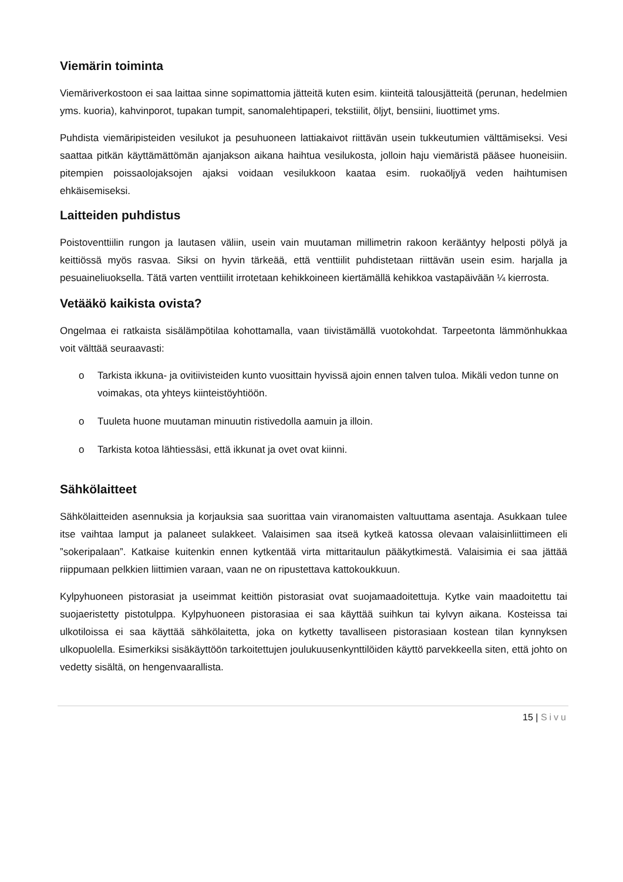Viemärin toiminta
Viemäriverkostoon ei saa laittaa sinne sopimattomia jätteitä kuten esim. kiinteitä talousjätteitä (perunan, hedelmien yms. kuoria), kahvinporot, tupakan tumpit, sanomalehtipaperi, tekstiilit, öljyt, bensiini, liuottimet yms.
Puhdista viemäripisteiden vesilukot ja pesuhuoneen lattiakaivot riittävän usein tukkeutumien välttämiseksi. Vesi saattaa pitkän käyttämättömän ajanjakson aikana haihtua vesilukosta, jolloin haju viemäristä pääsee huoneisiin. pitempien poissaolojaksojen ajaksi voidaan vesilukkoon kaataa esim. ruokaöljyä veden haihtumisen ehkäisemiseksi.
Laitteiden puhdistus
Poistoventtiilin rungon ja lautasen väliin, usein vain muutaman millimetrin rakoon kerääntyy helposti pölyä ja keittiössä myös rasvaa. Siksi on hyvin tärkeää, että venttiilit puhdistetaan riittävän usein esim. harjalla ja pesuaineliuoksella. Tätä varten venttiilit irrotetaan kehikkoineen kiertämällä kehikkoa vastapäivään ¼ kierrosta.
Vetääkö kaikista ovista?
Ongelmaa ei ratkaista sisälämpötilaa kohottamalla, vaan tiivistämällä vuotokohdat. Tarpeetonta lämmönhukkaa voit välttää seuraavasti:
o Tarkista ikkuna- ja ovitiivisteiden kunto vuosittain hyvissä ajoin ennen talven tuloa. Mikäli vedon tunne on voimakas, ota yhteys kiinteistöyhtiöön.
o Tuuleta huone muutaman minuutin ristivedolla aamuin ja illoin.
o Tarkista kotoa lähtiessäsi, että ikkunat ja ovet ovat kiinni.
Sähkölaitteet
Sähkölaitteiden asennuksia ja korjauksia saa suorittaa vain viranomaisten valtuuttama asentaja. Asukkaan tulee itse vaihtaa lamput ja palaneet sulakkeet. Valaisimen saa itseä kytkeä katossa olevaan valaisinliittimeen eli ”sokeripalaan”. Katkaise kuitenkin ennen kytkentää virta mittaritaulun pääkytkimestä. Valaisimia ei saa jättää riippumaan pelkkien liittimien varaan, vaan ne on ripustettava kattokoukkuun.
Kylpyhuoneen pistorasiat ja useimmat keittiön pistorasiat ovat suojamaadoitettuja. Kytke vain maadoitettu tai suojaeristetty pistotulppa. Kylpyhuoneen pistorasiaa ei saa käyttää suihkun tai kylvyn aikana. Kosteissa tai ulkotiloissa ei saa käyttää sähkölaitetta, joka on kytketty tavalliseen pistorasiaan kostean tilan kynnyksen ulkopuolella. Esimerkiksi sisäkäyttöön tarkoitettujen joulukuusenkynttilöiden käyttö parvekkeella siten, että johto on vedetty sisältä, on hengenvaarallista.
15 | Sivu